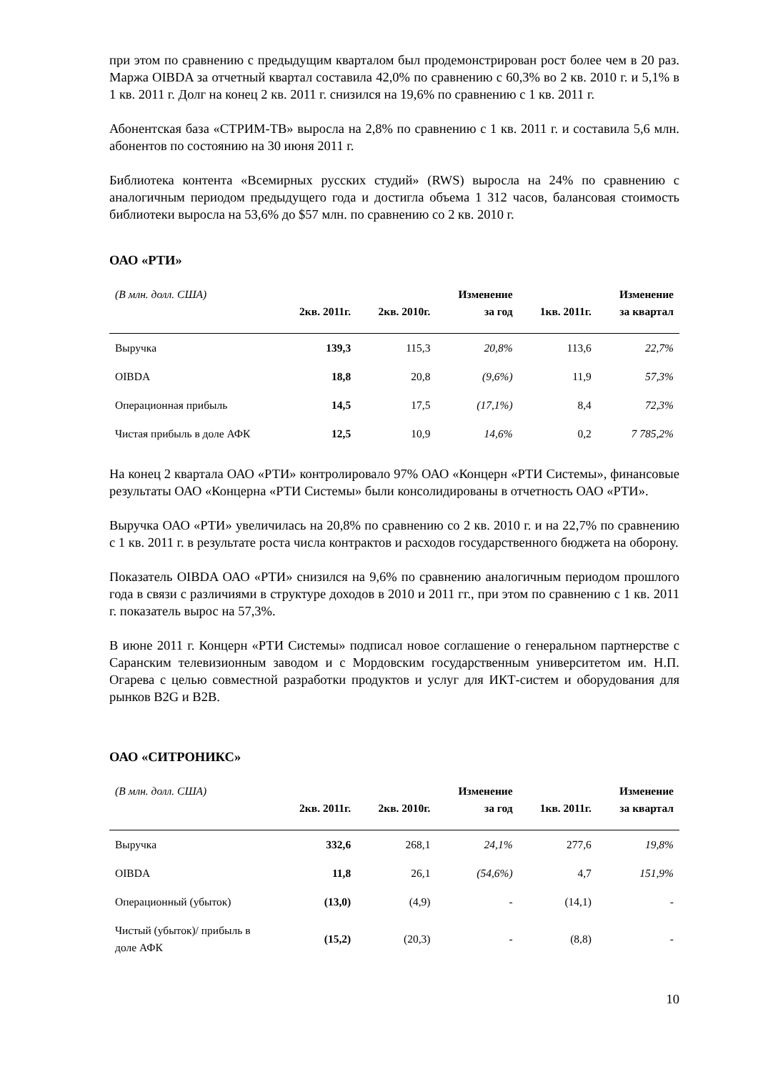при этом по сравнению с предыдущим кварталом был продемонстрирован рост более чем в 20 раз. Маржа OIBDA за отчетный квартал составила 42,0% по сравнению с 60,3% во 2 кв. 2010 г. и 5,1% в 1 кв. 2011 г. Долг на конец 2 кв. 2011 г. снизился на 19,6% по сравнению с 1 кв. 2011 г.
Абонентская база «СТРИМ-ТВ» выросла на 2,8% по сравнению с 1 кв. 2011 г. и составила 5,6 млн. абонентов по состоянию на 30 июня 2011 г.
Библиотека контента «Всемирных русских студий» (RWS) выросла на 24% по сравнению с аналогичным периодом предыдущего года и достигла объема 1 312 часов, балансовая стоимость библиотеки выросла на 53,6% до $57 млн. по сравнению со 2 кв. 2010 г.
ОАО «РТИ»
| (В млн. долл. США) | 2кв. 2011г. | 2кв. 2010г. | Изменение за год | 1кв. 2011г. | Изменение за квартал |
| --- | --- | --- | --- | --- | --- |
| Выручка | 139,3 | 115,3 | 20,8% | 113,6 | 22,7% |
| OIBDA | 18,8 | 20,8 | (9,6%) | 11,9 | 57,3% |
| Операционная прибыль | 14,5 | 17,5 | (17,1%) | 8,4 | 72,3% |
| Чистая прибыль в доле АФК | 12,5 | 10,9 | 14,6% | 0,2 | 7 785,2% |
На конец 2 квартала ОАО «РТИ» контролировало 97% ОАО «Концерн «РТИ Системы», финансовые результаты ОАО «Концерна «РТИ Системы» были консолидированы в отчетность ОАО «РТИ».
Выручка ОАО «РТИ» увеличилась на 20,8% по сравнению со 2 кв. 2010 г. и на 22,7% по сравнению с 1 кв. 2011 г. в результате роста числа контрактов и расходов государственного бюджета на оборону.
Показатель OIBDA ОАО «РТИ» снизился на 9,6% по сравнению аналогичным периодом прошлого года в связи с различиями в структуре доходов в 2010 и 2011 гг., при этом по сравнению с 1 кв. 2011 г. показатель вырос на 57,3%.
В июне 2011 г. Концерн «РТИ Системы» подписал новое соглашение о генеральном партнерстве с Саранским телевизионным заводом и с Мордовским государственным университетом им. Н.П. Огарева с целью совместной разработки продуктов и услуг для ИКТ-систем и оборудования для рынков B2G и B2B.
ОАО «СИТРОНИКС»
| (В млн. долл. США) | 2кв. 2011г. | 2кв. 2010г. | Изменение за год | 1кв. 2011г. | Изменение за квартал |
| --- | --- | --- | --- | --- | --- |
| Выручка | 332,6 | 268,1 | 24,1% | 277,6 | 19,8% |
| OIBDA | 11,8 | 26,1 | (54,6%) | 4,7 | 151,9% |
| Операционный (убыток) | (13,0) | (4,9) | - | (14,1) | - |
| Чистый (убыток)/ прибыль в доле АФК | (15,2) | (20,3) | - | (8,8) | - |
10